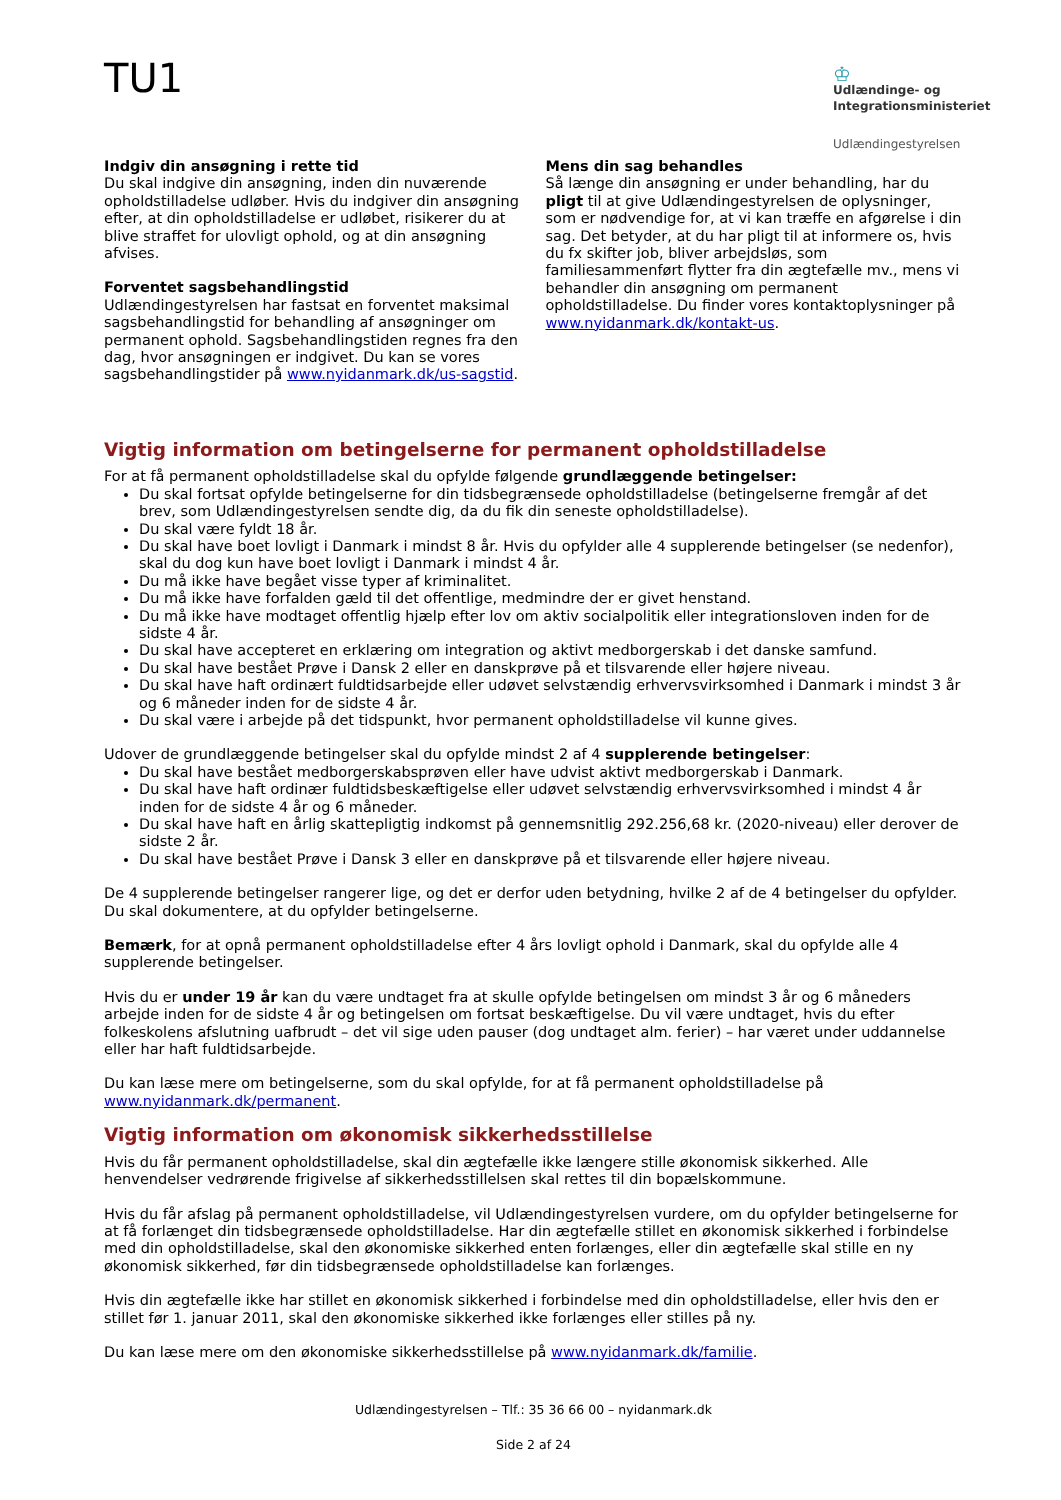TU1
♔
Udlændinge- og Integrationsministeriet
Udlændingestyrelsen
Indgiv din ansøgning i rette tid
Du skal indgive din ansøgning, inden din nuværende opholdstilladelse udløber. Hvis du indgiver din ansøgning efter, at din opholdstilladelse er udløbet, risikerer du at blive straffet for ulovligt ophold, og at din ansøgning afvises.
Forventet sagsbehandlingstid
Udlændingestyrelsen har fastsat en forventet maksimal sagsbehandlingstid for behandling af ansøgninger om permanent ophold. Sagsbehandlingstiden regnes fra den dag, hvor ansøgningen er indgivet. Du kan se vores sagsbehandlingstider på www.nyidanmark.dk/us-sagstid.
Mens din sag behandles
Så længe din ansøgning er under behandling, har du pligt til at give Udlændingestyrelsen de oplysninger, som er nødvendige for, at vi kan træffe en afgørelse i din sag. Det betyder, at du har pligt til at informere os, hvis du fx skifter job, bliver arbejdsløs, som familiesammenført flytter fra din ægtefælle mv., mens vi behandler din ansøgning om permanent opholdstilladelse. Du finder vores kontaktoplysninger på www.nyidanmark.dk/kontakt-us.
Vigtig information om betingelserne for permanent opholdstilladelse
For at få permanent opholdstilladelse skal du opfylde følgende grundlæggende betingelser:
Du skal fortsat opfylde betingelserne for din tidsbegrænsede opholdstilladelse (betingelserne fremgår af det brev, som Udlændingestyrelsen sendte dig, da du fik din seneste opholdstilladelse).
Du skal være fyldt 18 år.
Du skal have boet lovligt i Danmark i mindst 8 år. Hvis du opfylder alle 4 supplerende betingelser (se nedenfor), skal du dog kun have boet lovligt i Danmark i mindst 4 år.
Du må ikke have begået visse typer af kriminalitet.
Du må ikke have forfalden gæld til det offentlige, medmindre der er givet henstand.
Du må ikke have modtaget offentlig hjælp efter lov om aktiv socialpolitik eller integrationsloven inden for de sidste 4 år.
Du skal have accepteret en erklæring om integration og aktivt medborgerskab i det danske samfund.
Du skal have bestået Prøve i Dansk 2 eller en danskprøve på et tilsvarende eller højere niveau.
Du skal have haft ordinært fuldtidsarbejde eller udøvet selvstændig erhvervsvirksomhed i Danmark i mindst 3 år og 6 måneder inden for de sidste 4 år.
Du skal være i arbejde på det tidspunkt, hvor permanent opholdstilladelse vil kunne gives.
Udover de grundlæggende betingelser skal du opfylde mindst 2 af 4 supplerende betingelser:
Du skal have bestået medborgerskabsprøven eller have udvist aktivt medborgerskab i Danmark.
Du skal have haft ordinær fuldtidsbeskæftigelse eller udøvet selvstændig erhvervsvirksomhed i mindst 4 år inden for de sidste 4 år og 6 måneder.
Du skal have haft en årlig skattepligtig indkomst på gennemsnitlig 292.256,68 kr. (2020-niveau) eller derover de sidste 2 år.
Du skal have bestået Prøve i Dansk 3 eller en danskprøve på et tilsvarende eller højere niveau.
De 4 supplerende betingelser rangerer lige, og det er derfor uden betydning, hvilke 2 af de 4 betingelser du opfylder. Du skal dokumentere, at du opfylder betingelserne.
Bemærk, for at opnå permanent opholdstilladelse efter 4 års lovligt ophold i Danmark, skal du opfylde alle 4 supplerende betingelser.
Hvis du er under 19 år kan du være undtaget fra at skulle opfylde betingelsen om mindst 3 år og 6 måneders arbejde inden for de sidste 4 år og betingelsen om fortsat beskæftigelse. Du vil være undtaget, hvis du efter folkeskolens afslutning uafbrudt – det vil sige uden pauser (dog undtaget alm. ferier) – har været under uddannelse eller har haft fuldtidsarbejde.
Du kan læse mere om betingelserne, som du skal opfylde, for at få permanent opholdstilladelse på www.nyidanmark.dk/permanent.
Vigtig information om økonomisk sikkerhedsstillelse
Hvis du får permanent opholdstilladelse, skal din ægtefælle ikke længere stille økonomisk sikkerhed. Alle henvendelser vedrørende frigivelse af sikkerhedsstillelsen skal rettes til din bopælskommune.
Hvis du får afslag på permanent opholdstilladelse, vil Udlændingestyrelsen vurdere, om du opfylder betingelserne for at få forlænget din tidsbegrænsede opholdstilladelse. Har din ægtefælle stillet en økonomisk sikkerhed i forbindelse med din opholdstilladelse, skal den økonomiske sikkerhed enten forlænges, eller din ægtefælle skal stille en ny økonomisk sikkerhed, før din tidsbegrænsede opholdstilladelse kan forlænges.
Hvis din ægtefælle ikke har stillet en økonomisk sikkerhed i forbindelse med din opholdstilladelse, eller hvis den er stillet før 1. januar 2011, skal den økonomiske sikkerhed ikke forlænges eller stilles på ny.
Du kan læse mere om den økonomiske sikkerhedsstillelse på www.nyidanmark.dk/familie.
Udlændingestyrelsen – Tlf.: 35 36 66 00 – nyidanmark.dk
Side 2 af 24